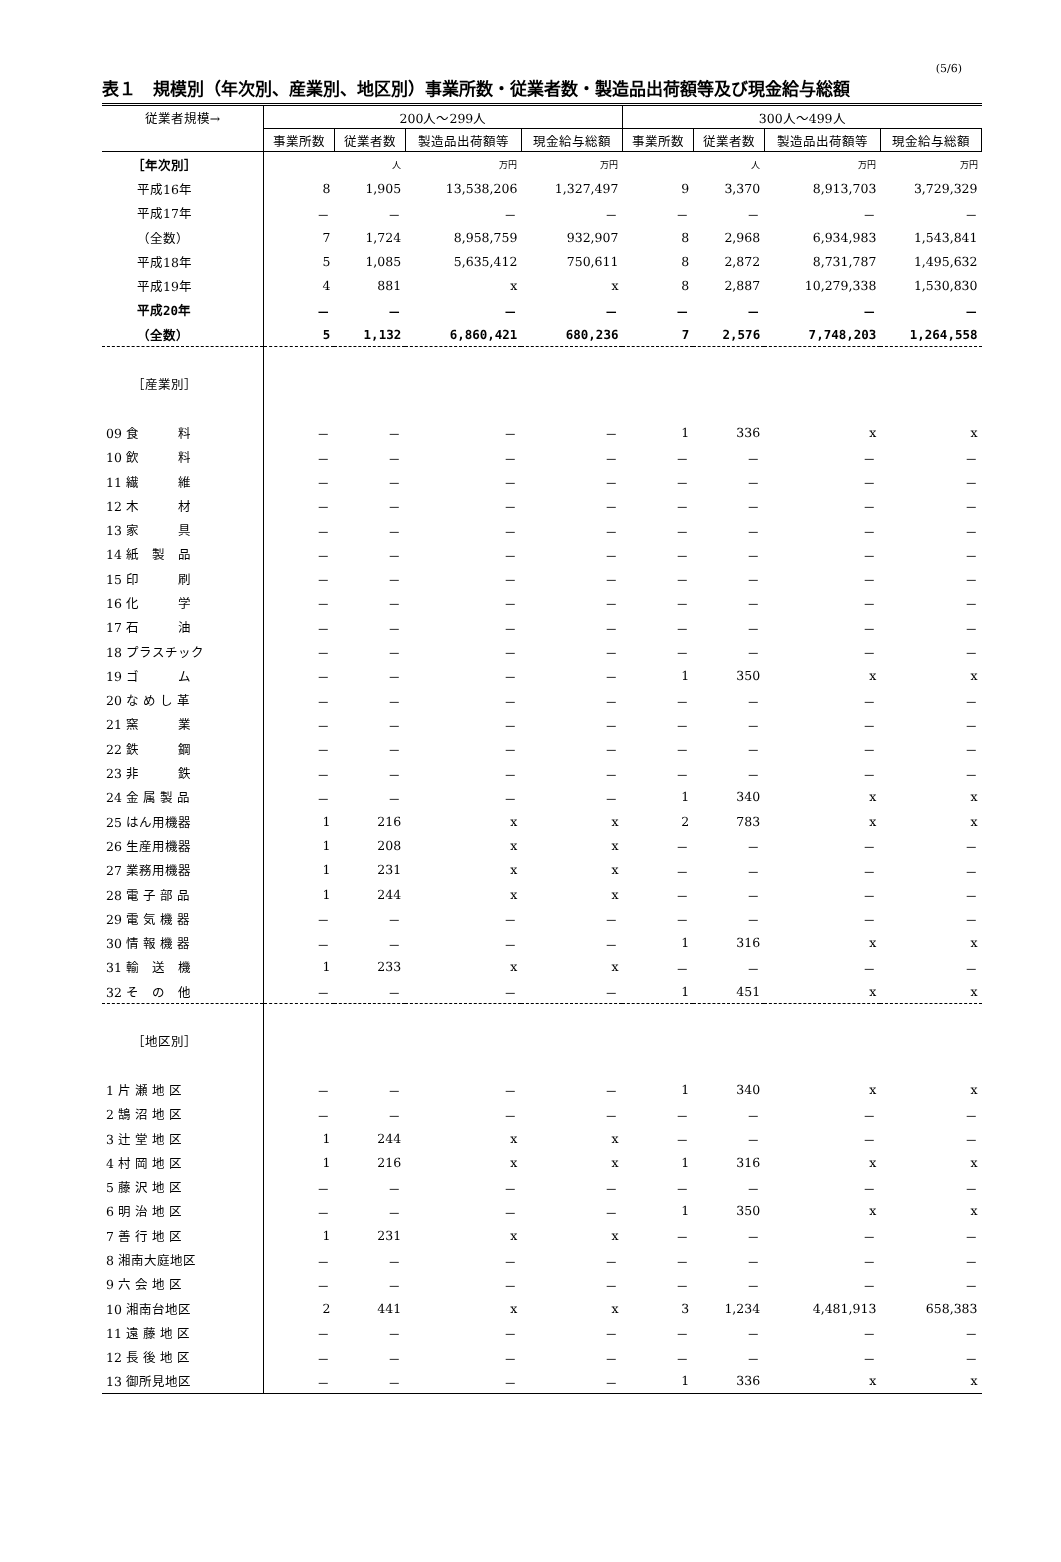(5/6)
表１　規模別（年次別、産業別、地区別）事業所数・従業者数・製造品出荷額等及び現金給与総額
| 従業者規模→ | 200人～299人 | | | | 300人～499人 | | | |
| --- | --- | --- | --- | --- | --- | --- | --- | --- |
| | 事業所数 | 従業者数 | 製造品出荷額等 | 現金給与総額 | 事業所数 | 従業者数 | 製造品出荷額等 | 現金給与総額 |
| ［年次別］ | | 人 | 万円 | 万円 | | 人 | 万円 | 万円 |
| 平成16年 | 8 | 1,905 | 13,538,206 | 1,327,497 | 9 | 3,370 | 8,913,703 | 3,729,329 |
| 平成17年 | － | － | － | － | － | － | － | － |
| （全数） | 7 | 1,724 | 8,958,759 | 932,907 | 8 | 2,968 | 6,934,983 | 1,543,841 |
| 平成18年 | 5 | 1,085 | 5,635,412 | 750,611 | 8 | 2,872 | 8,731,787 | 1,495,632 |
| 平成19年 | 4 | 881 | x | x | 8 | 2,887 | 10,279,338 | 1,530,830 |
| 平成20年 | － | － | － | － | － | － | － | － |
| （全数） | 5 | 1,132 | 6,860,421 | 680,236 | 7 | 2,576 | 7,748,203 | 1,264,558 |
| ［産業別］ | | | | | | | | |
| 09 食 料 | － | － | － | － | 1 | 336 | x | x |
| 10 飲 料 | － | － | － | － | － | － | － | － |
| 11 繊 維 | － | － | － | － | － | － | － | － |
| 12 木 材 | － | － | － | － | － | － | － | － |
| 13 家 具 | － | － | － | － | － | － | － | － |
| 14 紙 製 品 | － | － | － | － | － | － | － | － |
| 15 印 刷 | － | － | － | － | － | － | － | － |
| 16 化 学 | － | － | － | － | － | － | － | － |
| 17 石 油 | － | － | － | － | － | － | － | － |
| 18 プラスチック | － | － | － | － | － | － | － | － |
| 19 ゴ ム | － | － | － | － | 1 | 350 | x | x |
| 20 な め し 革 | － | － | － | － | － | － | － | － |
| 21 窯 業 | － | － | － | － | － | － | － | － |
| 22 鉄 鋼 | － | － | － | － | － | － | － | － |
| 23 非 鉄 | － | － | － | － | － | － | － | － |
| 24 金 属 製 品 | － | － | － | － | 1 | 340 | x | x |
| 25 はん用機器 | 1 | 216 | x | x | 2 | 783 | x | x |
| 26 生産用機器 | 1 | 208 | x | x | － | － | － | － |
| 27 業務用機器 | 1 | 231 | x | x | － | － | － | － |
| 28 電 子 部 品 | 1 | 244 | x | x | － | － | － | － |
| 29 電 気 機 器 | － | － | － | － | － | － | － | － |
| 30 情 報 機 器 | － | － | － | － | 1 | 316 | x | x |
| 31 輸 送 機 | 1 | 233 | x | x | － | － | － | － |
| 32 そ の 他 | － | － | － | － | 1 | 451 | x | x |
| ［地区別］ | | | | | | | | |
| 1 片 瀬 地 区 | － | － | － | － | 1 | 340 | x | x |
| 2 鵠 沼 地 区 | － | － | － | － | － | － | － | － |
| 3 辻 堂 地 区 | 1 | 244 | x | x | － | － | － | － |
| 4 村 岡 地 区 | 1 | 216 | x | x | 1 | 316 | x | x |
| 5 藤 沢 地 区 | － | － | － | － | － | － | － | － |
| 6 明 治 地 区 | － | － | － | － | 1 | 350 | x | x |
| 7 善 行 地 区 | 1 | 231 | x | x | － | － | － | － |
| 8 湘南大庭地区 | － | － | － | － | － | － | － | － |
| 9 六 会 地 区 | － | － | － | － | － | － | － | － |
| 10 湘南台地区 | 2 | 441 | x | x | 3 | 1,234 | 4,481,913 | 658,383 |
| 11 遠 藤 地 区 | － | － | － | － | － | － | － | － |
| 12 長 後 地 区 | － | － | － | － | － | － | － | － |
| 13 御所見地区 | － | － | － | － | 1 | 336 | x | x |